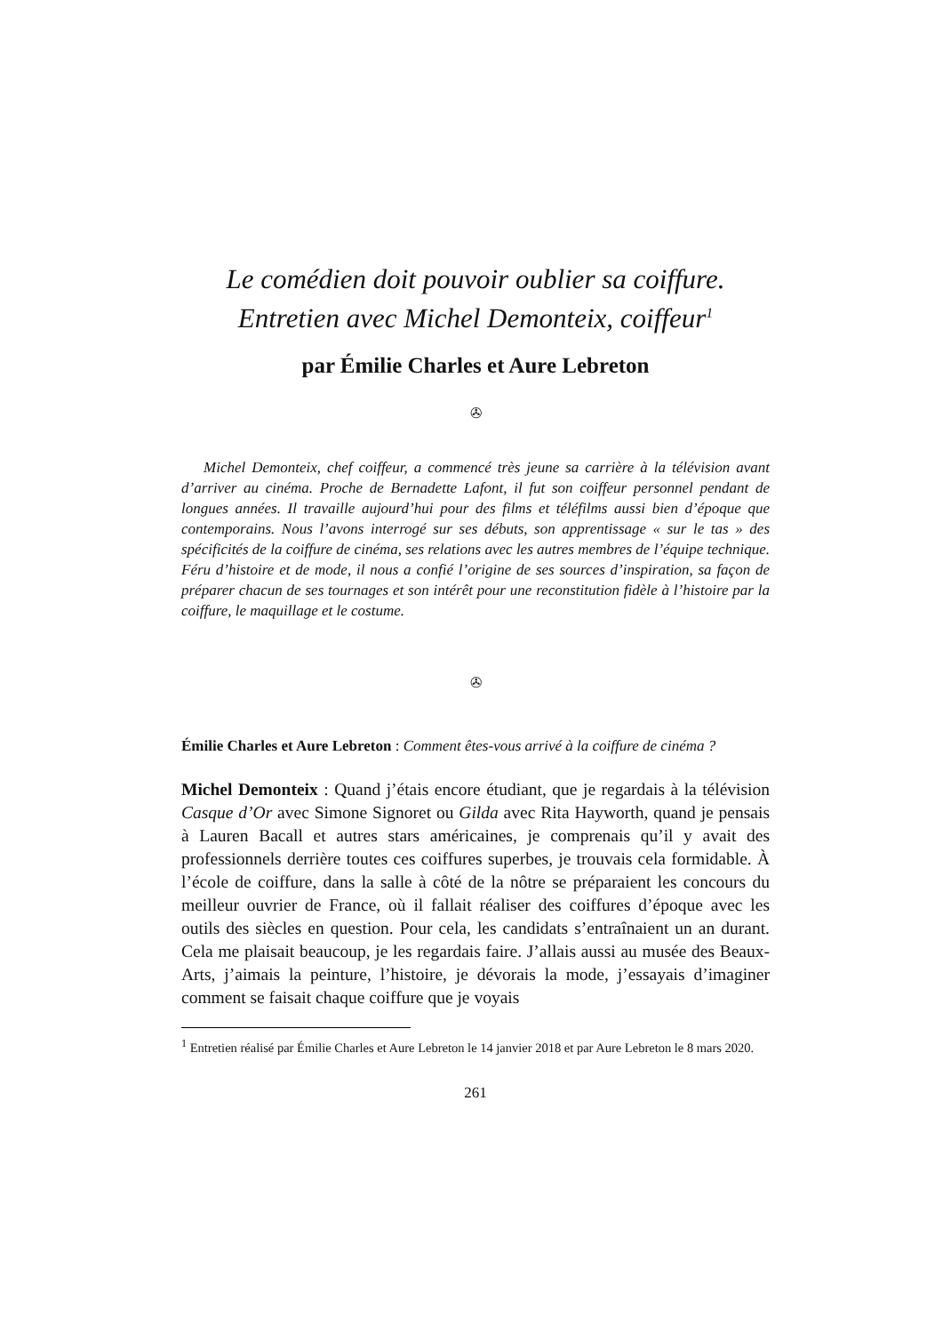Le comédien doit pouvoir oublier sa coiffure.
Entretien avec Michel Demonteix, coiffeur<sup>1</sup>
par Émilie Charles et Aure Lebreton
✇
Michel Demonteix, chef coiffeur, a commencé très jeune sa carrière à la télévision avant d’arriver au cinéma. Proche de Bernadette Lafont, il fut son coiffeur personnel pendant de longues années. Il travaille aujourd’hui pour des films et téléfilms aussi bien d’époque que contemporains. Nous l’avons interrogé sur ses débuts, son apprentissage « sur le tas » des spécificités de la coiffure de cinéma, ses relations avec les autres membres de l’équipe technique. Féru d’histoire et de mode, il nous a confié l’origine de ses sources d’inspiration, sa façon de préparer chacun de ses tournages et son intérêt pour une reconstitution fidèle à l’histoire par la coiffure, le maquillage et le costume.
✇
Émilie Charles et Aure Lebreton : Comment êtes-vous arrivé à la coiffure de cinéma ?
Michel Demonteix : Quand j’étais encore étudiant, que je regardais à la télévision Casque d’Or avec Simone Signoret ou Gilda avec Rita Hayworth, quand je pensais à Lauren Bacall et autres stars américaines, je comprenais qu’il y avait des professionnels derrière toutes ces coiffures superbes, je trouvais cela formidable. À l’école de coiffure, dans la salle à côté de la nôtre se préparaient les concours du meilleur ouvrier de France, où il fallait réaliser des coiffures d’époque avec les outils des siècles en question. Pour cela, les candidats s’entraînaient un an durant. Cela me plaisait beaucoup, je les regardais faire. J’allais aussi au musée des Beaux-Arts, j’aimais la peinture, l’histoire, je dévorais la mode, j’essayais d’imaginer comment se faisait chaque coiffure que je voyais
<sup>1</sup> Entretien réalisé par Émilie Charles et Aure Lebreton le 14 janvier 2018 et par Aure Lebreton le 8 mars 2020.
261